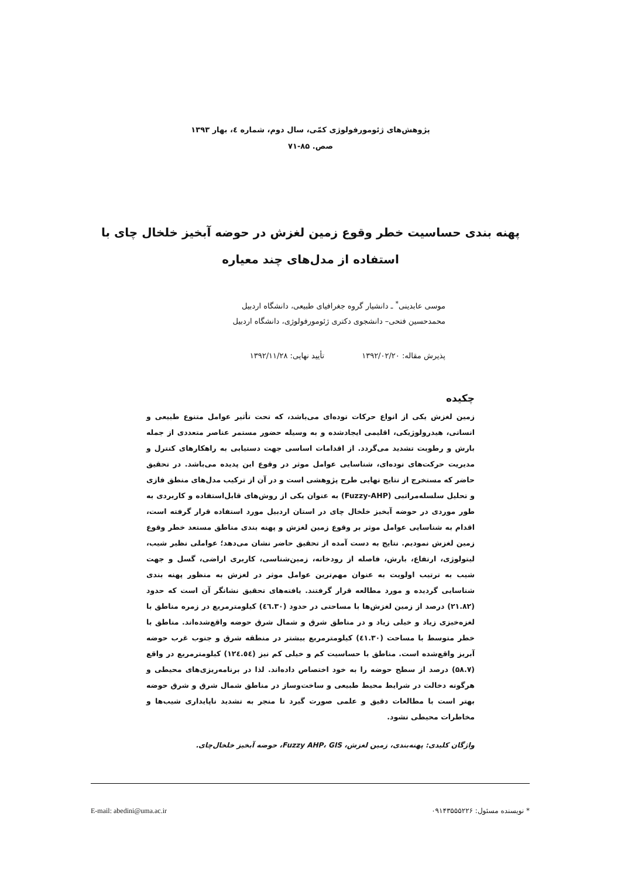پژوهش‌های ژئومورفولوژی کمّی، سال دوم، شماره ٤، بهار ۱۳۹۳
صص. ۸۵-۷۱
پهنه بندی حساسیت خطر وقوع زمین لغزش در حوضه آبخیز خلخال چای با استفاده از مدل‌های چند معیاره
موسی عابدینی<sup>*</sup> ـ دانشیار گروه جغرافیای طبیعی، دانشگاه اردبیل
محمدحسین فتحی– دانشجوی دکتری ژئومورفولوژی، دانشگاه اردبیل
پذیرش مقاله: ۱۳۹۲/۰۲/۲۰ تأیید نهایی: ۱۳۹۲/۱۱/۲۸
چکیده
زمین لغزش یکی از انواع حرکات توده‌ای می‌باشد، که تحت تأثیر عوامل متنوع طبیعی و انسانی، هیدرولوژیکی، اقلیمی ایجادشده و به وسیله حضور مستمر عناصر متعددی از جمله بارش و رطوبت تشدید می‌گردد. از اقدامات اساسی جهت دستیابی به راهکارهای کنترل و مدیریت حرکت‌های توده‌ای، شناسایی عوامل موثر در وقوع این پدیده می‌باشد. در تحقیق حاضر که مستخرج از نتایج نهایی طرح پژوهشی است و در آن از ترکیب مدل‌های منطق فازی و تحلیل سلسله‌مراتبی (Fuzzy-AHP) به عنوان یکی از روش‌های قابل‌استفاده و کاربردی به طور موردی در حوضه آبخیز خلخال چای در استان اردبیل مورد استفاده قرار گرفته است، اقدام به شناسایی عوامل موثر بر وقوع زمین لغزش و پهنه بندی مناطق مستعد خطر وقوع زمین لغزش نمودیم. نتایج به دست آمده از تحقیق حاضر نشان می‌دهد؛ عواملی نظیر شیب، لیتولوژی، ارتفاع، بارش، فاصله از رودخانه، زمین‌شناسی، کاربری اراضی، گسل و جهت شیب به ترتیب اولویت به عنوان مهم‌ترین عوامل موثر در لغزش به منظور پهنه بندی شناسایی گردیده و مورد مطالعه قرار گرفتند. یافته‌های تحقیق نشانگر آن است که حدود (۲۱.۸۲) درصد از زمین لغزش‌ها با مساحتی در حدود (٤٦.۳۰) کیلومترمربع در زمره مناطق با لغزه‌خیزی زیاد و خیلی زیاد و در مناطق شرق و شمال شرق حوضه واقع‌شده‌اند. مناطق با خطر متوسط با مساحت (٤۱.۳۰) کیلومترمربع بیشتر در منطقه شرق و جنوب غرب حوضه آبریز واقع‌شده است. مناطق با حساسیت کم و خیلی کم نیز (۱۲٤.٥٤) کیلومترمربع در واقع (۵۸.۷) درصد از سطح حوضه را به خود اختصاص داده‌اند. لذا در برنامه‌ریزی‌های محیطی و هرگونه دخالت در شرایط محیط طبیعی و ساخت‌وساز در مناطق شمال شرق و شرق حوضه بهتر است با مطالعات دقیق و علمی صورت گیرد تا منجر به تشدید ناپایداری شیب‌ها و مخاطرات محیطی نشود.
واژگان کلیدی: پهنه‌بندی، زمین لغزش، Fuzzy AHP، GIS، حوضه آبخیز خلخال‌چای.
* نویسنده مسئول: ۰۹۱۴۳۵۵۵۲۲۶ E-mail: abedini@uma.ac.ir